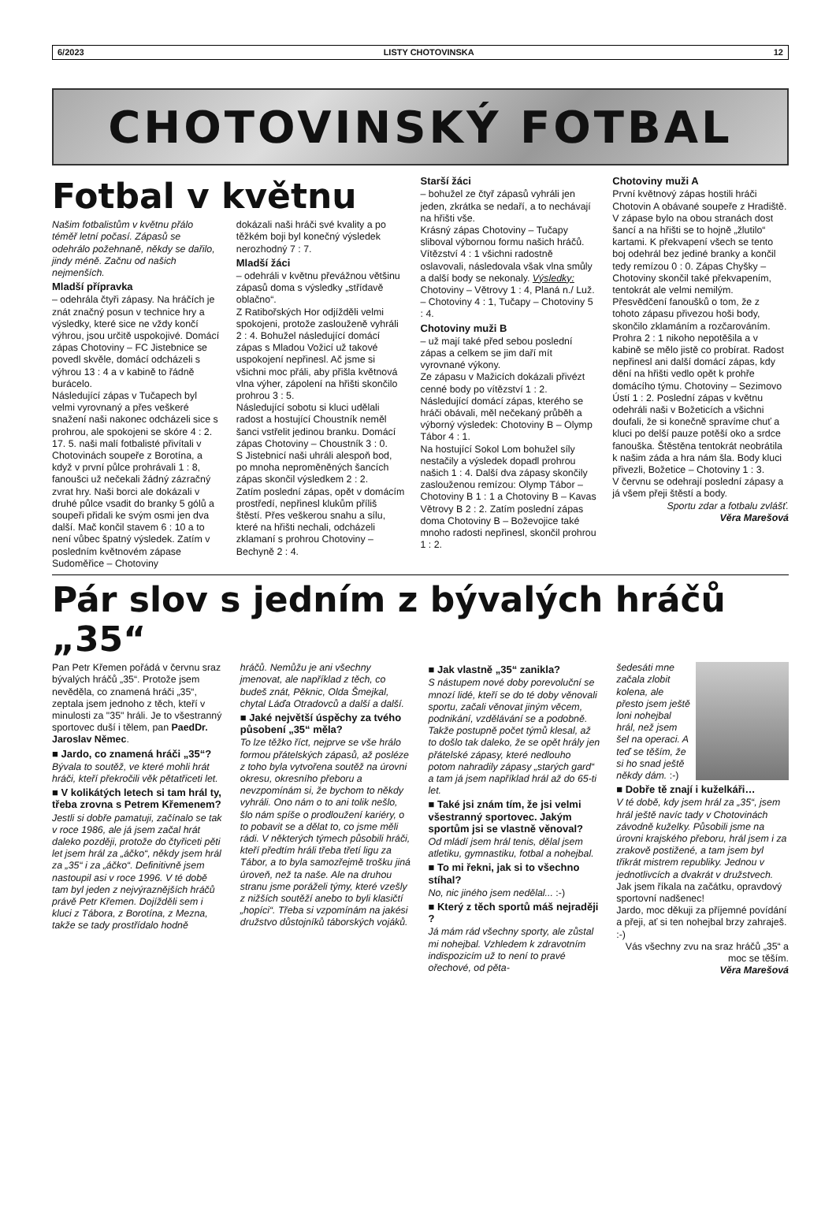6/2023 LISTY CHOTOVINSKA 12
CHOTOVINSKÝ FOTBAL
Fotbal v květnu
Našim fotbalistům v květnu přálo téměř letní počasí. Zápasů se odehrálo požehnaně, někdy se dařilo, jindy méně. Začnu od našich nejmenších.
Mladší přípravka
– odehrála čtyři zápasy. Na hráčích je znát značný posun v technice hry a výsledky, které sice ne vždy končí výhrou, jsou určitě uspokojivé. Domácí zápas Chotoviny – FC Jistebnice se povedl skvěle, domácí odcházeli s výhrou 13 : 4 a v kabině to řádně burácelo.
Následující zápas v Tučapech byl velmi vyrovnaný a přes veškeré snažení naši nakonec odcházeli sice s prohrou, ale spokojeni se skóre 4 : 2.
17. 5. naši malí fotbalisté přivítali v Chotovinách soupeře z Borotína, a když v první půlce prohrávali 1 : 8, fanoušci už nečekali žádný zázračný zvrat hry. Naši borci ale dokázali v druhé půlce vsadit do branky 5 gólů a soupeři přidali ke svým osmi jen dva další. Mač končil stavem 6 : 10 a to není vůbec špatný výsledek. Zatím v posledním květnovém zápase Sudoměřice – Chotoviny
dokázali naši hráči své kvality a po těžkém boji byl konečný výsledek nerozhodný 7 : 7.
Mladší žáci
– odehráli v květnu převážnou většinu zápasů doma s výsledky „střídavě oblačno“.
Z Ratibořských Hor odjížděli velmi spokojeni, protože zaslouženě vyhráli 2 : 4. Bohužel následující domácí zápas s Mladou Vožicí už takové uspokojení nepřinesl. Ač jsme si všichni moc přáli, aby přišla květnová vlna výher, zápolení na hřišti skončilo prohrou 3 : 5.
Následující sobotu si kluci udělali radost a hostující Choustník neměl šanci vstřelit jedinou branku. Domácí zápas Chotoviny – Choustník 3 : 0.
S Jistebnicí naši uhráli alespoň bod, po mnoha neproměněných šancích zápas skončil výsledkem 2 : 2.
Zatím poslední zápas, opět v domácím prostředí, nepřinesl klukům příliš štěstí. Přes veškerou snahu a sílu, které na hřišti nechali, odcházeli zklamaní s prohrou Chotoviny – Bechyně 2 : 4.
Starší žáci
– bohužel ze čtyř zápasů vyhráli jen jeden, zkrátka se nedaří, a to nechávají na hřišti vše.
Krásný zápas Chotoviny – Tučapy sliboval výbornou formu našich hráčů. Vítězství 4 : 1 všichni radostně oslavovali, následovala však vlna smůly a další body se nekonaly. Výsledky: Chotoviny – Větrovy 1 : 4, Planá n./ Luž. – Chotoviny 4 : 1, Tučapy – Chotoviny 5 : 4.
Chotoviny muži B
– už mají také před sebou poslední zápas a celkem se jim daří mít vyrovnané výkony.
Ze zápasu v Mažicích dokázali přivézt cenné body po vítězství 1 : 2. Následující domácí zápas, kterého se hráči obávali, měl nečekaný průběh a výborný výsledek: Chotoviny B – Olymp Tábor 4 : 1.
Na hostující Sokol Lom bohužel síly nestačily a výsledek dopadl prohrou našich 1 : 4. Další dva zápasy skončily zaslouženou remízou: Olymp Tábor – Chotoviny B 1 : 1 a Chotoviny B – Kavas Větrovy B 2 : 2. Zatím poslední zápas doma Chotoviny B – Boževojice také mnoho radosti nepřinesl, skončil prohrou 1 : 2.
Chotoviny muži A
První květnový zápas hostili hráči Chotovin A obávané soupeře z Hradiště. V zápase bylo na obou stranách dost šancí a na hřišti se to hojně „žlutilo“ kartami. K překvapení všech se tento boj odehrál bez jediné branky a končil tedy remízou 0 : 0. Zápas Chyšky – Chotoviny skončil také překvapením, tentokrát ale velmi nemilým. Přesvědčení fanoušků o tom, že z tohoto zápasu přivezou hoši body, skončilo zklamáním a rozčarováním. Prohra 2 : 1 nikoho nepotěšila a v kabině se mělo jistě co probírat. Radost nepřinesl ani další domácí zápas, kdy dění na hřišti vedlo opět k prohře domácího týmu. Chotoviny – Sezimovo Ústí 1 : 2. Poslední zápas v květnu odehráli naši v Božeticích a všichni doufali, že si konečně spravíme chuť a kluci po delší pauze potěší oko a srdce fanouška. Štěstěna tentokrát neobrátila k našim záda a hra nám šla. Body kluci přivezli, Božetice – Chotoviny 1 : 3.
V červnu se odehrají poslední zápasy a já všem přeji štěstí a body.
Sportu zdar a fotbalu zvlášť.
Věra Marešová
Pár slov s jedním z bývalých hráčů „35“
Pan Petr Křemen pořádá v červnu sraz bývalých hráčů „35“. Protože jsem nevěděla, co znamená hráči „35“, zeptala jsem jednoho z těch, kteří v minulosti za "35" hráli. Je to všestranný sportovec duší i tělem, pan PaedDr. Jaroslav Němec.
■ Jardo, co znamená hráči „35“?
Bývala to soutěž, ve které mohli hrát hráči, kteří překročili věk pětatřiceti let.
■ V kolikátých letech si tam hrál ty, třeba zrovna s Petrem Křemenem?
Jestli si dobře pamatuji, začínalo se tak v roce 1986, ale já jsem začal hrát daleko později, protože do čtyřiceti pěti let jsem hrál za „áčko“, někdy jsem hrál za „35“ i za „áčko“. Definitivně jsem nastoupil asi v roce 1996. V té době tam byl jeden z nejvýraznějších hráčů právě Petr Křemen. Dojížděli sem i kluci z Tábora, z Borotína, z Mezna, takže se tady prostřídalo hodně
hráčů. Nemůžu je ani všechny jmenovat, ale například z těch, co budeš znát, Pěknic, Olda Šmejkal, chytal Láďa Otradovců a další a další.
■ Jaké největší úspěchy za tvého působení „35“ měla?
To lze těžko říct, nejprve se vše hrálo formou přátelských zápasů, až posléze z toho byla vytvořena soutěž na úrovni okresu, okresního přeboru a nevzpomínám si, že bychom to někdy vyhráli. Ono nám o to ani tolik nešlo, šlo nám spíše o prodloužení kariéry, o to pobavit se a dělat to, co jsme měli rádi. V některých týmech působili hráči, kteří předtím hráli třeba třetí ligu za Tábor, a to byla samozřejmě trošku jiná úroveň, než ta naše. Ale na druhou stranu jsme poráželi týmy, které vzešly z nižších soutěží anebo to byli klasičtí „hopíci“. Třeba si vzpomínám na jakési družstvo důstojníků táborských vojáků.
■ Jak vlastně „35“ zanikla?
S nástupem nové doby porevoluční se mnozí lidé, kteří se do té doby věnovali sportu, začali věnovat jiným věcem, podnikání, vzdělávání se a podobně. Takže postupně počet týmů klesal, až to došlo tak daleko, že se opět hrály jen přátelské zápasy, které nedlouho potom nahradily zápasy „starých gard“ a tam já jsem například hrál až do 65-ti let.
■ Také jsi znám tím, že jsi velmi všestranný sportovec. Jakým sportům jsi se vlastně věnoval?
Od mládí jsem hrál tenis, dělal jsem atletiku, gymnastiku, fotbal a nohejbal.
■ To mi řekni, jak si to všechno stíhal?
No, nic jiného jsem nedělal... :-)
■ Který z těch sportů máš nejraději ?
Já mám rád všechny sporty, ale zůstal mi nohejbal. Vzhledem k zdravotním indispozicím už to není to pravé ořechové, od pěta-
šedesáti mne začala zlobit kolena, ale přesto jsem ještě loni nohejbal hrál, než jsem šel na operaci. A teď se těším, že si ho snad ještě někdy dám. :-)
■ Dobře tě znají i kuželkáři…
V té době, kdy jsem hrál za „35“, jsem hrál ještě navíc tady v Chotovinách závodně kuželky. Působili jsme na úrovni krajského přeboru, hrál jsem i za zrakově postižené, a tam jsem byl třikrát mistrem republiky. Jednou v jednotlivcích a dvakrát v družstvech.
Jak jsem říkala na začátku, opravdový sportovní nadšenec!
Jardo, moc děkuji za příjemné povídání a přeji, ať si ten nohejbal brzy zahraješ. :-)
Vás všechny zvu na sraz hráčů „35“ a moc se těším.
Věra Marešová